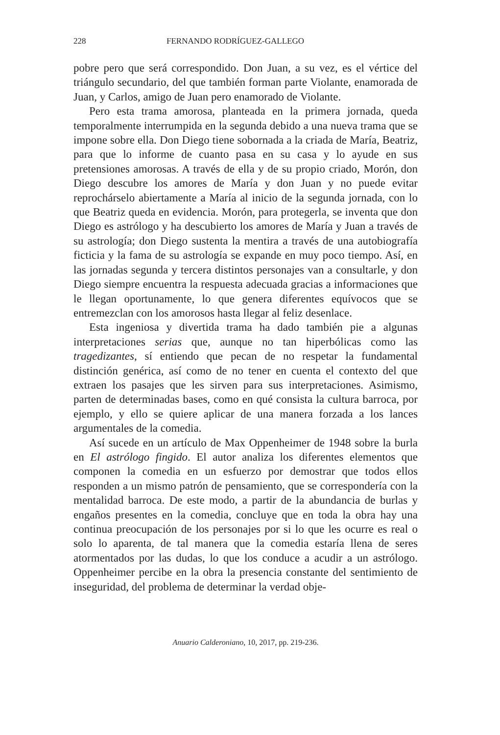228 FERNANDO RODRÍGUEZ-GALLEGO
pobre pero que será correspondido. Don Juan, a su vez, es el vértice del triángulo secundario, del que también forman parte Violante, enamorada de Juan, y Carlos, amigo de Juan pero enamorado de Violante.
Pero esta trama amorosa, planteada en la primera jornada, queda temporalmente interrumpida en la segunda debido a una nueva trama que se impone sobre ella. Don Diego tiene sobornada a la criada de María, Beatriz, para que lo informe de cuanto pasa en su casa y lo ayude en sus pretensiones amorosas. A través de ella y de su propio criado, Morón, don Diego descubre los amores de María y don Juan y no puede evitar reprochárselo abiertamente a María al inicio de la segunda jornada, con lo que Beatriz queda en evidencia. Morón, para protegerla, se inventa que don Diego es astrólogo y ha descubierto los amores de María y Juan a través de su astrología; don Diego sustenta la mentira a través de una autobiografía ficticia y la fama de su astrología se expande en muy poco tiempo. Así, en las jornadas segunda y tercera distintos personajes van a consultarle, y don Diego siempre encuentra la respuesta adecuada gracias a informaciones que le llegan oportunamente, lo que genera diferentes equívocos que se entremezclan con los amorosos hasta llegar al feliz desenlace.
Esta ingeniosa y divertida trama ha dado también pie a algunas interpretaciones serias que, aunque no tan hiperbólicas como las tragedizantes, sí entiendo que pecan de no respetar la fundamental distinción genérica, así como de no tener en cuenta el contexto del que extraen los pasajes que les sirven para sus interpretaciones. Asimismo, parten de determinadas bases, como en qué consista la cultura barroca, por ejemplo, y ello se quiere aplicar de una manera forzada a los lances argumentales de la comedia.
Así sucede en un artículo de Max Oppenheimer de 1948 sobre la burla en El astrólogo fingido. El autor analiza los diferentes elementos que componen la comedia en un esfuerzo por demostrar que todos ellos responden a un mismo patrón de pensamiento, que se correspondería con la mentalidad barroca. De este modo, a partir de la abundancia de burlas y engaños presentes en la comedia, concluye que en toda la obra hay una continua preocupación de los personajes por si lo que les ocurre es real o solo lo aparenta, de tal manera que la comedia estaría llena de seres atormentados por las dudas, lo que los conduce a acudir a un astrólogo. Oppenheimer percibe en la obra la presencia constante del sentimiento de inseguridad, del problema de determinar la verdad obje-
Anuario Calderoniano, 10, 2017, pp. 219-236.